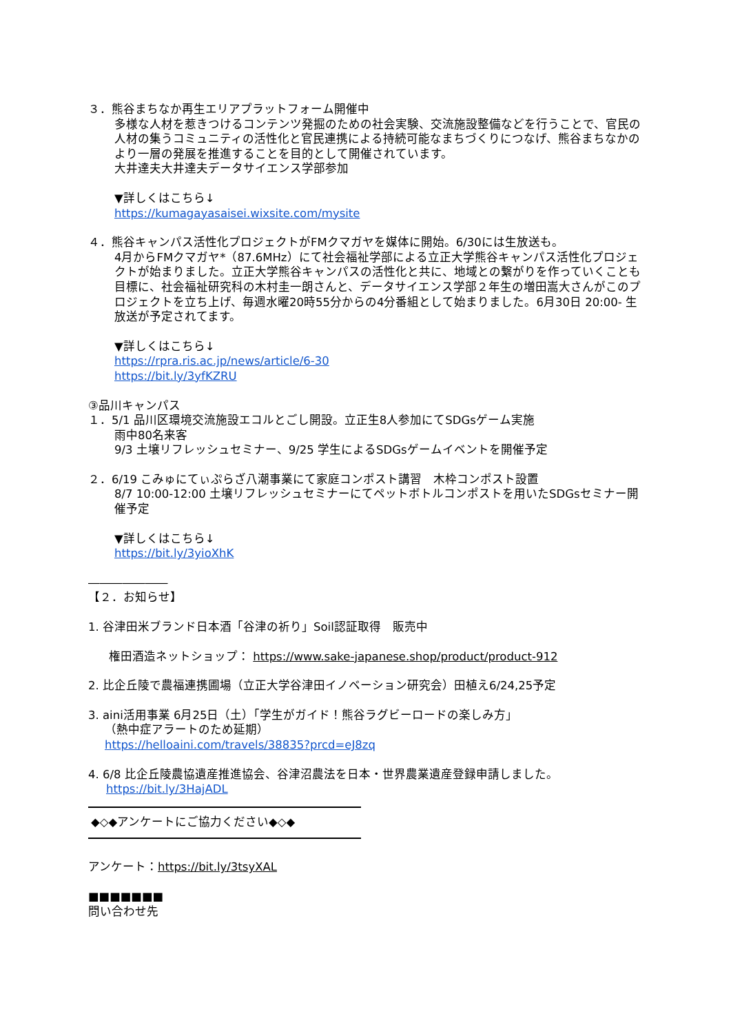３．熊谷まちなか再生エリアプラットフォーム開催中
多様な人材を惹きつけるコンテンツ発掘のための社会実験、交流施設整備などを行うことで、官民の人材の集うコミュニティの活性化と官民連携による持続可能なまちづくりにつなげ、熊谷まちなかのより一層の発展を推進することを目的として開催されています。
大井達夫大井達夫データサイエンス学部参加
▼詳しくはこちら↓
https://kumagayasaisei.wixsite.com/mysite
４．熊谷キャンパス活性化プロジェクトがFMクマガヤを媒体に開始。6/30には生放送も。
4月からFMクマガヤ*（87.6MHz）にて社会福祉学部による立正大学熊谷キャンパス活性化プロジェクトが始まりました。立正大学熊谷キャンパスの活性化と共に、地域との繋がりを作っていくことも目標に、社会福祉研究科の木村圭一朗さんと、データサイエンス学部２年生の増田嵩大さんがこのプロジェクトを立ち上げ、毎週水曜20時55分からの4分番組として始まりました。6月30日 20:00- 生放送が予定されてます。
▼詳しくはこちら↓
https://rpra.ris.ac.jp/news/article/6-30
https://bit.ly/3yfKZRU
③品川キャンパス
１．5/1 品川区環境交流施設エコルとごし開設。立正生8人参加にてSDGsゲーム実施
雨中80名来客
9/3 土壌リフレッシュセミナー、9/25 学生によるSDGsゲームイベントを開催予定
２．6/19 こみゅにてぃぷらざ八潮事業にて家庭コンポスト講習　木枠コンポスト設置
8/7 10:00-12:00 土壌リフレッシュセミナーにてペットボトルコンポストを用いたSDGsセミナー開催予定
▼詳しくはこちら↓
https://bit.ly/3yioXhK
―――――――
【２．お知らせ】
1. 谷津田米ブランド日本酒「谷津の祈り」Soil認証取得　販売中
権田酒造ネットショップ： https://www.sake-japanese.shop/product/product-912
2. 比企丘陵で農福連携圃場（立正大学谷津田イノベーション研究会）田植え6/24,25予定
3. aini活用事業 6月25日（土）「学生がガイド！熊谷ラグビーロードの楽しみ方」
（熱中症アラートのため延期）
https://helloaini.com/travels/38835?prcd=eJ8zq
4. 6/8 比企丘陵農協遺産推進協会、谷津沼農法を日本・世界農業遺産登録申請しました。
https://bit.ly/3HajADL
◆◇◆アンケートにご協力ください◆◇◆
アンケート：https://bit.ly/3tsyXAL
■■■■■■■
問い合わせ先